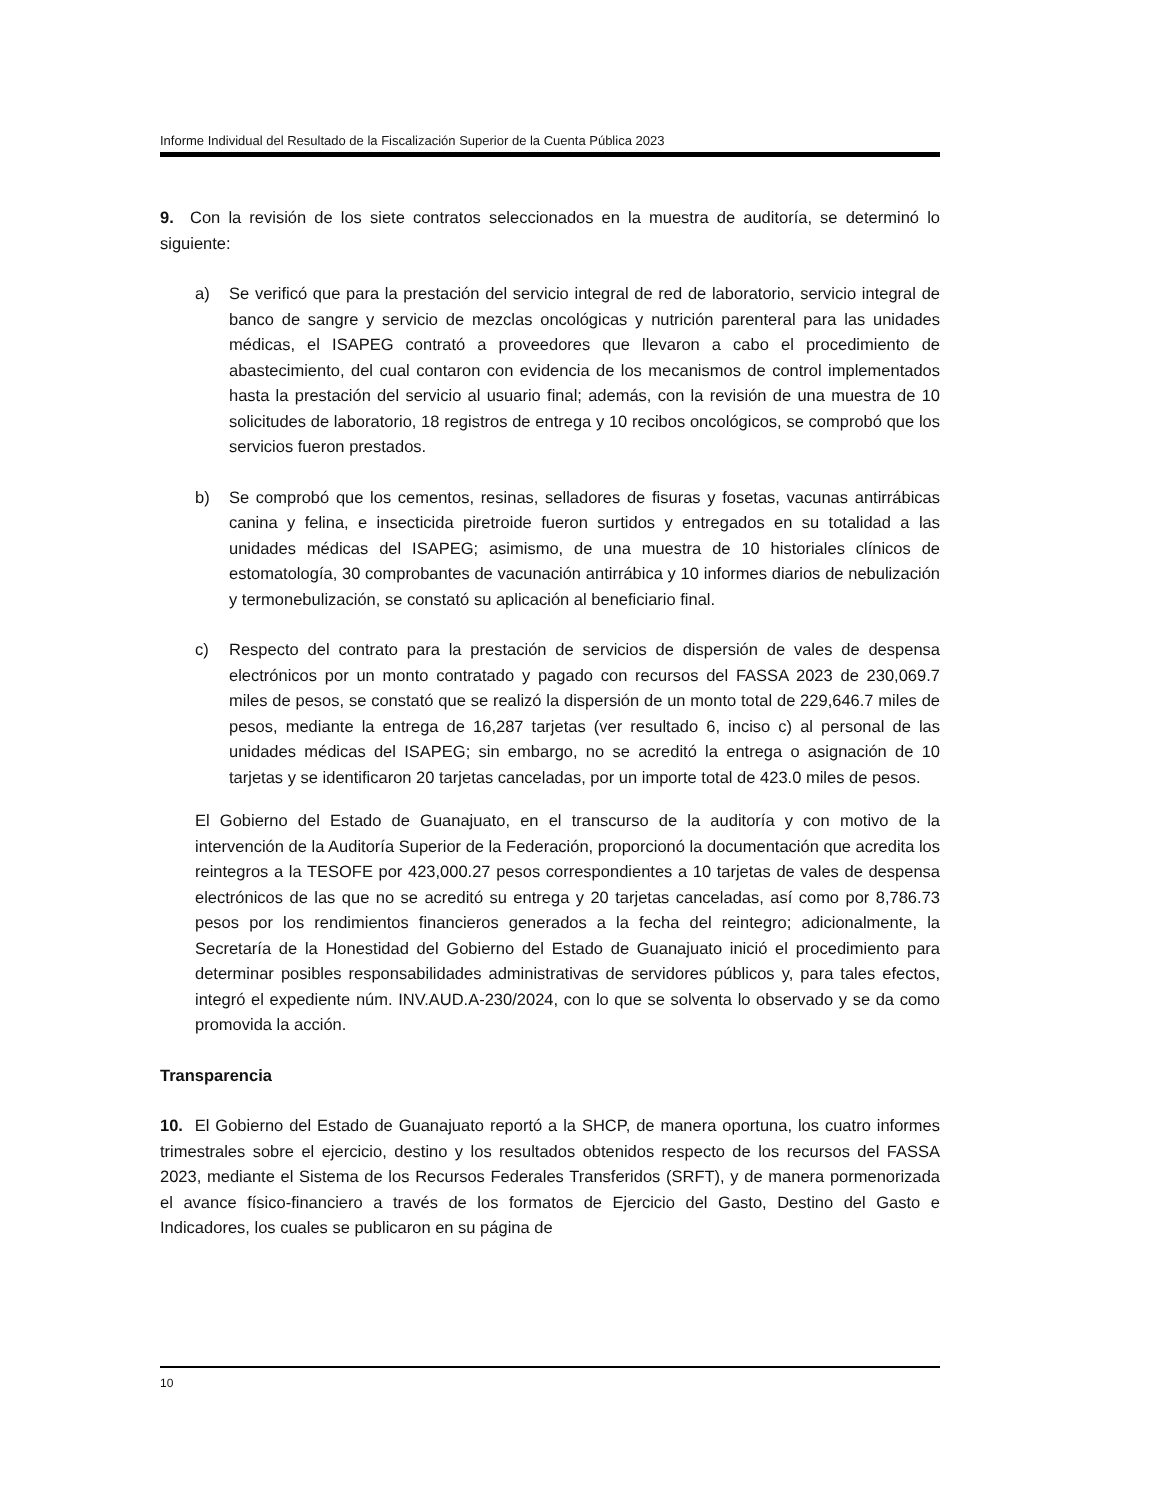Informe Individual del Resultado de la Fiscalización Superior de la Cuenta Pública 2023
9. Con la revisión de los siete contratos seleccionados en la muestra de auditoría, se determinó lo siguiente:
a) Se verificó que para la prestación del servicio integral de red de laboratorio, servicio integral de banco de sangre y servicio de mezclas oncológicas y nutrición parenteral para las unidades médicas, el ISAPEG contrató a proveedores que llevaron a cabo el procedimiento de abastecimiento, del cual contaron con evidencia de los mecanismos de control implementados hasta la prestación del servicio al usuario final; además, con la revisión de una muestra de 10 solicitudes de laboratorio, 18 registros de entrega y 10 recibos oncológicos, se comprobó que los servicios fueron prestados.
b) Se comprobó que los cementos, resinas, selladores de fisuras y fosetas, vacunas antirrábicas canina y felina, e insecticida piretroide fueron surtidos y entregados en su totalidad a las unidades médicas del ISAPEG; asimismo, de una muestra de 10 historiales clínicos de estomatología, 30 comprobantes de vacunación antirrábica y 10 informes diarios de nebulización y termonebulización, se constató su aplicación al beneficiario final.
c) Respecto del contrato para la prestación de servicios de dispersión de vales de despensa electrónicos por un monto contratado y pagado con recursos del FASSA 2023 de 230,069.7 miles de pesos, se constató que se realizó la dispersión de un monto total de 229,646.7 miles de pesos, mediante la entrega de 16,287 tarjetas (ver resultado 6, inciso c) al personal de las unidades médicas del ISAPEG; sin embargo, no se acreditó la entrega o asignación de 10 tarjetas y se identificaron 20 tarjetas canceladas, por un importe total de 423.0 miles de pesos.
El Gobierno del Estado de Guanajuato, en el transcurso de la auditoría y con motivo de la intervención de la Auditoría Superior de la Federación, proporcionó la documentación que acredita los reintegros a la TESOFE por 423,000.27 pesos correspondientes a 10 tarjetas de vales de despensa electrónicos de las que no se acreditó su entrega y 20 tarjetas canceladas, así como por 8,786.73 pesos por los rendimientos financieros generados a la fecha del reintegro; adicionalmente, la Secretaría de la Honestidad del Gobierno del Estado de Guanajuato inició el procedimiento para determinar posibles responsabilidades administrativas de servidores públicos y, para tales efectos, integró el expediente núm. INV.AUD.A-230/2024, con lo que se solventa lo observado y se da como promovida la acción.
Transparencia
10. El Gobierno del Estado de Guanajuato reportó a la SHCP, de manera oportuna, los cuatro informes trimestrales sobre el ejercicio, destino y los resultados obtenidos respecto de los recursos del FASSA 2023, mediante el Sistema de los Recursos Federales Transferidos (SRFT), y de manera pormenorizada el avance físico-financiero a través de los formatos de Ejercicio del Gasto, Destino del Gasto e Indicadores, los cuales se publicaron en su página de
10